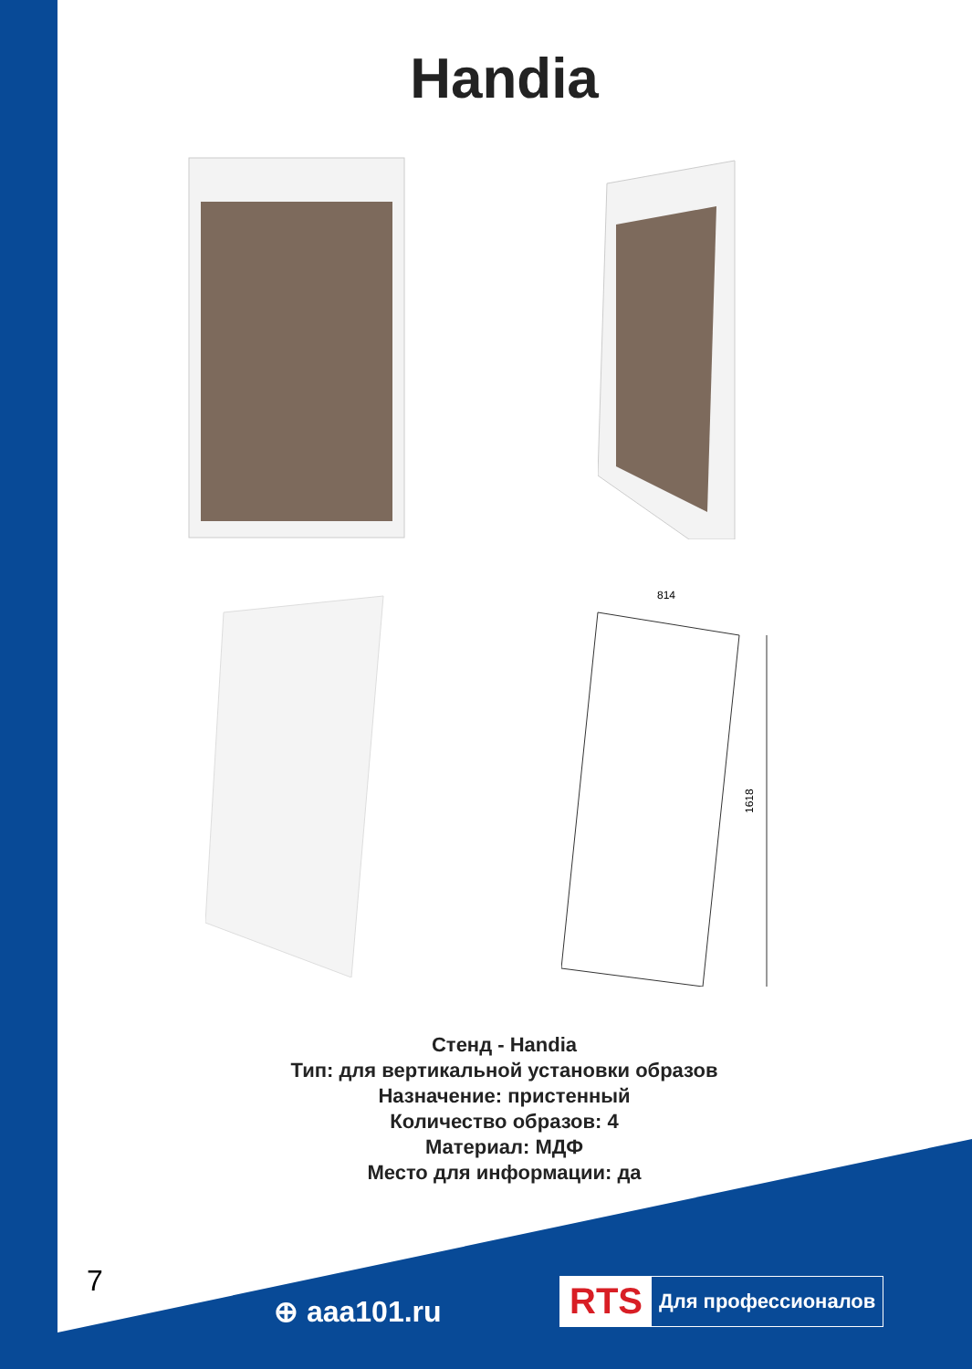Handia
814
1618
Стенд - Handia
Тип: для вертикальной установки образов
Назначение: пристенный
Количество образов: 4
Материал: МДФ
Место для информации: да
7
⊕ aaa101.ru
RTS Для профессионалов